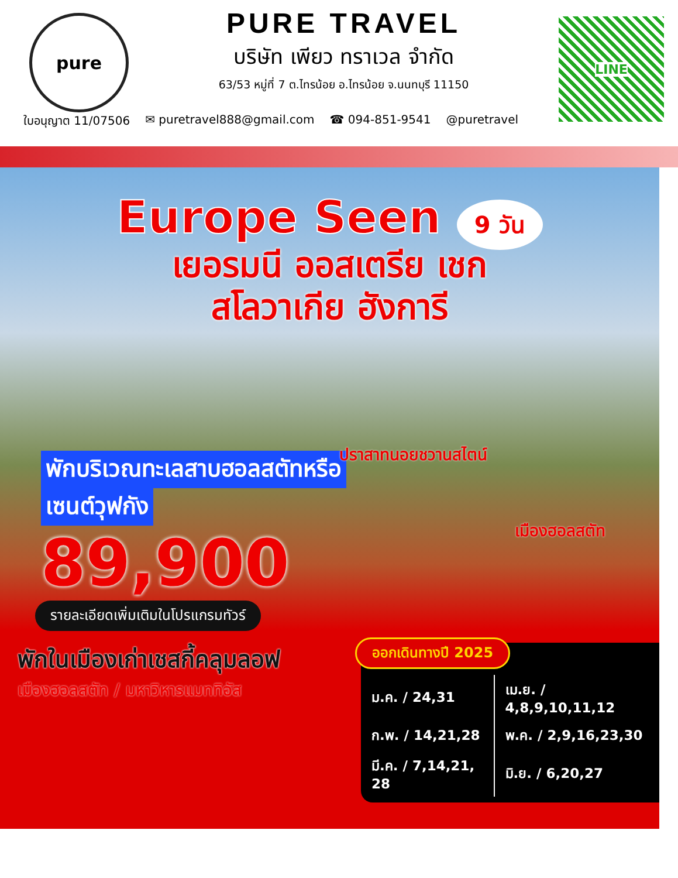pure
PURE TRAVEL
บริษัท เพียว ทราเวล จำกัด
63/53 หมู่ที่ 7 ต.ไทรน้อย อ.ไทรน้อย จ.นนทบุรี 11150
LINE
ใบอนุญาต 11/07506 ✉ puretravel888@gmail.com ☎ 094-851-9541 @puretravel
Europe Seen 9 วัน
เยอรมนี ออสเตรีย เชก
สโลวาเกีย ฮังการี
ปราสาทนอยชวานสไตน์
เมืองฮอลสตัท
พักบริเวณทะเลสาบฮอลสตัทหรือ
เซนต์วุฟกัง
89,900
รายละเอียดเพิ่มเติมในโปรแกรมทัวร์
พักในเมืองเก่าเชสกี้คลุมลอฟ
เมืองฮอลสตัท / มหาวิหารแมททิอัส
ออกเดินทางปี 2025
| ม.ค. / 24,31 | เม.ย. / 4,8,9,10,11,12 |
| ก.พ. / 14,21,28 | พ.ค. / 2,9,16,23,30 |
| มี.ค. / 7,14,21, 28 | มิ.ย. / 6,20,27 |